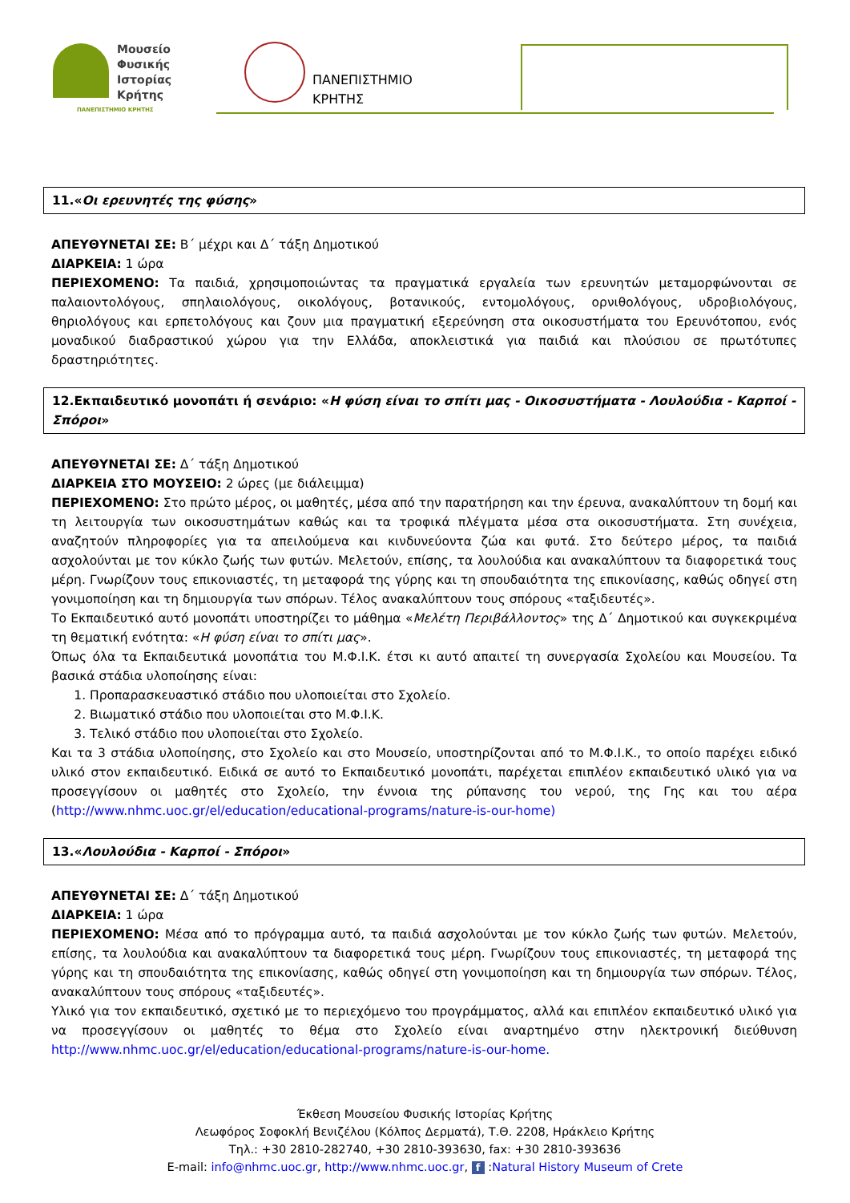Μουσείο
Φυσικής
Ιστορίας
Κρήτης
ΠΑΝΕΠΙΣΤΗΜΙΟ ΚΡΗΤΗΣ
ΠΑΝΕΠΙΣΤΗΜΙΟ
ΚΡΗΤΗΣ
11.«Οι ερευνητές της φύσης»
ΑΠΕΥΘΥΝΕΤΑΙ ΣΕ: Β΄ μέχρι και Δ΄ τάξη Δημοτικού
ΔΙΑΡΚΕΙΑ: 1 ώρα
ΠΕΡΙΕΧΟΜΕΝΟ: Τα παιδιά, χρησιμοποιώντας τα πραγματικά εργαλεία των ερευνητών μεταμορφώνονται σε παλαιοντολόγους, σπηλαιολόγους, οικολόγους, βοτανικούς, εντομολόγους, ορνιθολόγους, υδροβιολόγους, θηριολόγους και ερπετολόγους και ζουν μια πραγματική εξερεύνηση στα οικοσυστήματα του Ερευνότοπου, ενός μοναδικού διαδραστικού χώρου για την Ελλάδα, αποκλειστικά για παιδιά και πλούσιου σε πρωτότυπες δραστηριότητες.
12.Εκπαιδευτικό μονοπάτι ή σενάριο: «Η φύση είναι το σπίτι μας - Οικοσυστήματα - Λουλούδια - Καρποί - Σπόροι»
ΑΠΕΥΘΥΝΕΤΑΙ ΣΕ: Δ΄ τάξη Δημοτικού
ΔΙΑΡΚΕΙΑ ΣΤΟ ΜΟΥΣΕΙΟ: 2 ώρες (με διάλειμμα)
ΠΕΡΙΕΧΟΜΕΝΟ: Στο πρώτο μέρος, οι μαθητές, μέσα από την παρατήρηση και την έρευνα, ανακαλύπτουν τη δομή και τη λειτουργία των οικοσυστημάτων καθώς και τα τροφικά πλέγματα μέσα στα οικοσυστήματα. Στη συνέχεια, αναζητούν πληροφορίες για τα απειλούμενα και κινδυνεύοντα ζώα και φυτά. Στο δεύτερο μέρος, τα παιδιά ασχολούνται με τον κύκλο ζωής των φυτών. Μελετούν, επίσης, τα λουλούδια και ανακαλύπτουν τα διαφορετικά τους μέρη. Γνωρίζουν τους επικονιαστές, τη μεταφορά της γύρης και τη σπουδαιότητα της επικονίασης, καθώς οδηγεί στη γονιμοποίηση και τη δημιουργία των σπόρων. Τέλος ανακαλύπτουν τους σπόρους «ταξιδευτές».
Το Εκπαιδευτικό αυτό μονοπάτι υποστηρίζει το μάθημα «Μελέτη Περιβάλλοντος» της Δ΄ Δημοτικού και συγκεκριμένα τη θεματική ενότητα: «Η φύση είναι το σπίτι μας».
Όπως όλα τα Εκπαιδευτικά μονοπάτια του Μ.Φ.Ι.Κ. έτσι κι αυτό απαιτεί τη συνεργασία Σχολείου και Μουσείου. Τα βασικά στάδια υλοποίησης είναι:
1. Προπαρασκευαστικό στάδιο που υλοποιείται στο Σχολείο.
2. Βιωματικό στάδιο που υλοποιείται στο Μ.Φ.Ι.Κ.
3. Τελικό στάδιο που υλοποιείται στο Σχολείο.
Και τα 3 στάδια υλοποίησης, στο Σχολείο και στο Μουσείο, υποστηρίζονται από το Μ.Φ.Ι.Κ., το οποίο παρέχει ειδικό υλικό στον εκπαιδευτικό. Ειδικά σε αυτό το Εκπαιδευτικό μονοπάτι, παρέχεται επιπλέον εκπαιδευτικό υλικό για να προσεγγίσουν οι μαθητές στο Σχολείο, την έννοια της ρύπανσης του νερού, της Γης και του αέρα (http://www.nhmc.uoc.gr/el/education/educational-programs/nature-is-our-home)
13.«Λουλούδια - Καρποί - Σπόροι»
ΑΠΕΥΘΥΝΕΤΑΙ ΣΕ: Δ΄ τάξη Δημοτικού
ΔΙΑΡΚΕΙΑ: 1 ώρα
ΠΕΡΙΕΧΟΜΕΝΟ: Μέσα από το πρόγραμμα αυτό, τα παιδιά ασχολούνται με τον κύκλο ζωής των φυτών. Μελετούν, επίσης, τα λουλούδια και ανακαλύπτουν τα διαφορετικά τους μέρη. Γνωρίζουν τους επικονιαστές, τη μεταφορά της γύρης και τη σπουδαιότητα της επικονίασης, καθώς οδηγεί στη γονιμοποίηση και τη δημιουργία των σπόρων. Τέλος, ανακαλύπτουν τους σπόρους «ταξιδευτές».
Υλικό για τον εκπαιδευτικό, σχετικό με το περιεχόμενο του προγράμματος, αλλά και επιπλέον εκπαιδευτικό υλικό για να προσεγγίσουν οι μαθητές το θέμα στο Σχολείο είναι αναρτημένο στην ηλεκτρονική διεύθυνση http://www.nhmc.uoc.gr/el/education/educational-programs/nature-is-our-home.
Έκθεση Μουσείου Φυσικής Ιστορίας Κρήτης
Λεωφόρος Σοφοκλή Βενιζέλου (Κόλπος Δερματά), Τ.Θ. 2208, Ηράκλειο Κρήτης
Τηλ.: +30 2810-282740, +30 2810-393630, fax: +30 2810-393636
E-mail: info@nhmc.uoc.gr, http://www.nhmc.uoc.gr, f :Natural History Museum of Crete